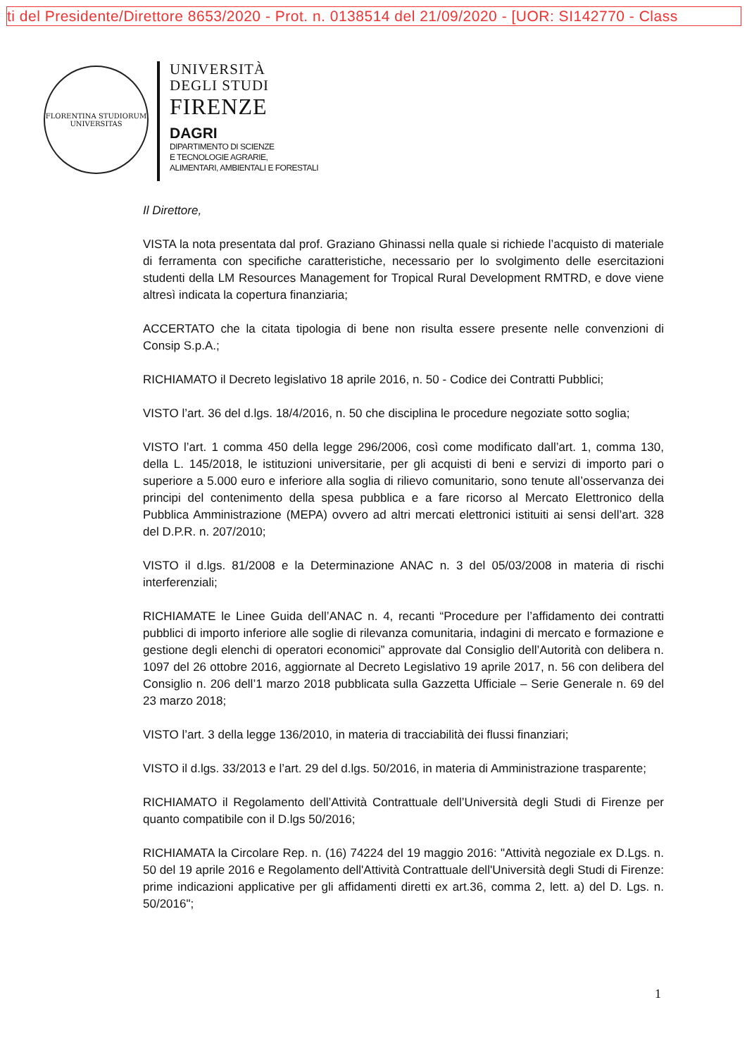ti del Presidente/Direttore 8653/2020 - Prot. n. 0138514 del 21/09/2020 - [UOR: SI142770 - Class
FLORENTINA STUDIORUM UNIVERSITAS
UNIVERSITÀ
DEGLI STUDI
FIRENZE
DAGRI
DIPARTIMENTO DI SCIENZE
E TECNOLOGIE AGRARIE,
ALIMENTARI, AMBIENTALI E FORESTALI
Il Direttore,
VISTA la nota presentata dal prof. Graziano Ghinassi nella quale si richiede l’acquisto di materiale di ferramenta con specifiche caratteristiche, necessario per lo svolgimento delle esercitazioni studenti della LM Resources Management for Tropical Rural Development RMTRD, e dove viene altresì indicata la copertura finanziaria;
ACCERTATO che la citata tipologia di bene non risulta essere presente nelle convenzioni di Consip S.p.A.;
RICHIAMATO il Decreto legislativo 18 aprile 2016, n. 50 - Codice dei Contratti Pubblici;
VISTO l’art. 36 del d.lgs. 18/4/2016, n. 50 che disciplina le procedure negoziate sotto soglia;
VISTO l’art. 1 comma 450 della legge 296/2006, così come modificato dall’art. 1, comma 130, della L. 145/2018, le istituzioni universitarie, per gli acquisti di beni e servizi di importo pari o superiore a 5.000 euro e inferiore alla soglia di rilievo comunitario, sono tenute all’osservanza dei principi del contenimento della spesa pubblica e a fare ricorso al Mercato Elettronico della Pubblica Amministrazione (MEPA) ovvero ad altri mercati elettronici istituiti ai sensi dell’art. 328 del D.P.R. n. 207/2010;
VISTO il d.lgs. 81/2008 e la Determinazione ANAC n. 3 del 05/03/2008 in materia di rischi interferenziali;
RICHIAMATE le Linee Guida dell’ANAC n. 4, recanti “Procedure per l’affidamento dei contratti pubblici di importo inferiore alle soglie di rilevanza comunitaria, indagini di mercato e formazione e gestione degli elenchi di operatori economici” approvate dal Consiglio dell’Autorità con delibera n. 1097 del 26 ottobre 2016, aggiornate al Decreto Legislativo 19 aprile 2017, n. 56 con delibera del Consiglio n. 206 dell’1 marzo 2018 pubblicata sulla Gazzetta Ufficiale – Serie Generale n. 69 del 23 marzo 2018;
VISTO l’art. 3 della legge 136/2010, in materia di tracciabilità dei flussi finanziari;
VISTO il d.lgs. 33/2013 e l’art. 29 del d.lgs. 50/2016, in materia di Amministrazione trasparente;
RICHIAMATO il Regolamento dell’Attività Contrattuale dell’Università degli Studi di Firenze per quanto compatibile con il D.lgs 50/2016;
RICHIAMATA la Circolare Rep. n. (16) 74224 del 19 maggio 2016: "Attività negoziale ex D.Lgs. n. 50 del 19 aprile 2016 e Regolamento dell'Attività Contrattuale dell'Università degli Studi di Firenze: prime indicazioni applicative per gli affidamenti diretti ex art.36, comma 2, lett. a) del D. Lgs. n. 50/2016";
1